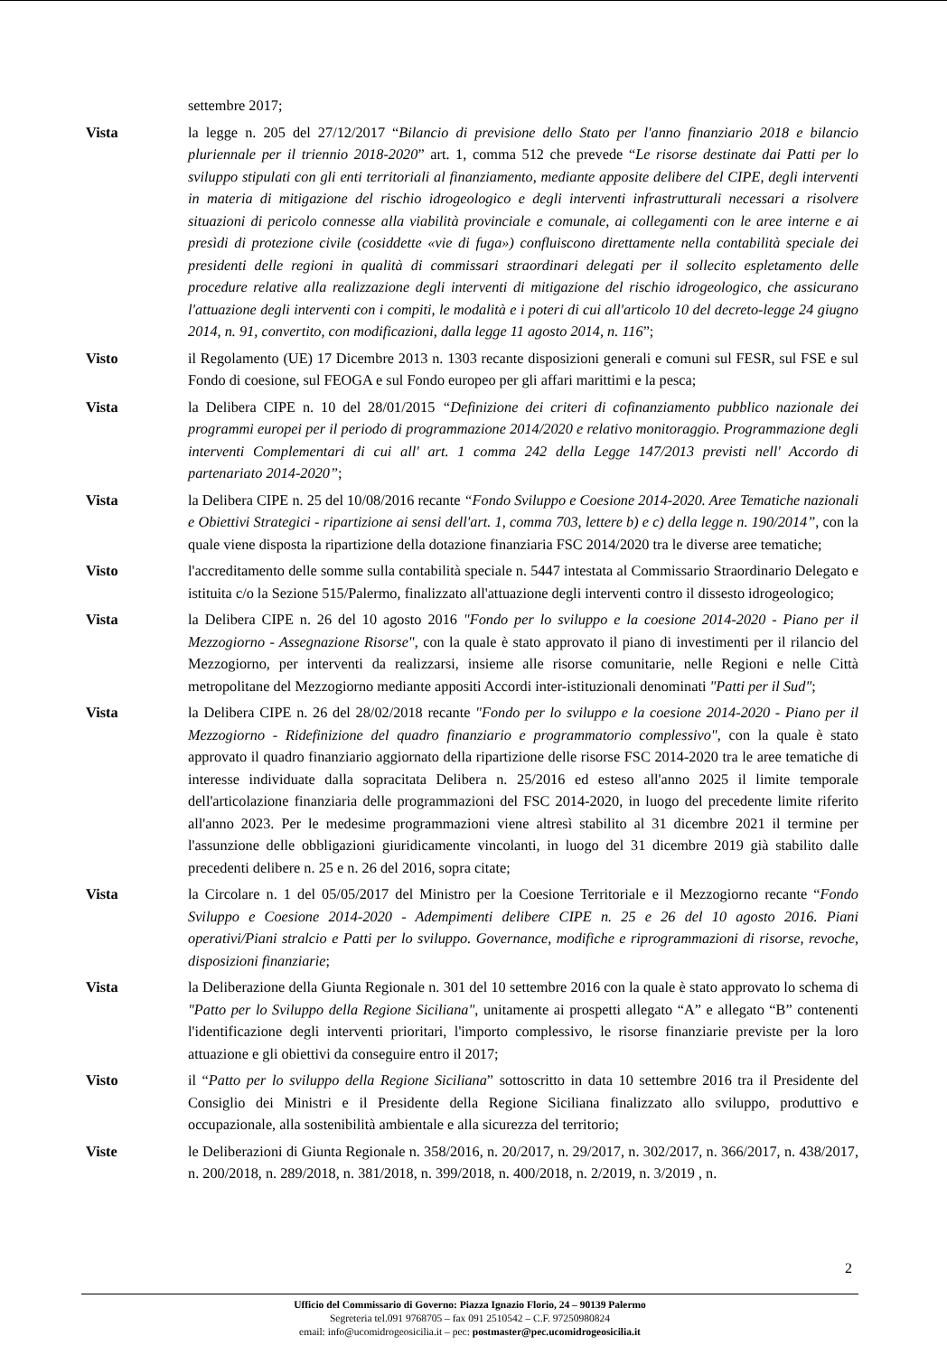settembre 2017;
Vista la legge n. 205 del 27/12/2017 “Bilancio di previsione dello Stato per l'anno finanziario 2018 e bilancio pluriennale per il triennio 2018-2020” art. 1, comma 512 che prevede “Le risorse destinate dai Patti per lo sviluppo stipulati con gli enti territoriali al finanziamento, mediante apposite delibere del CIPE, degli interventi in materia di mitigazione del rischio idrogeologico e degli interventi infrastrutturali necessari a risolvere situazioni di pericolo connesse alla viabilità provinciale e comunale, ai collegamenti con le aree interne e ai presìdi di protezione civile (cosiddette «vie di fuga») confluiscono direttamente nella contabilità speciale dei presidenti delle regioni in qualità di commissari straordinari delegati per il sollecito espletamento delle procedure relative alla realizzazione degli interventi di mitigazione del rischio idrogeologico, che assicurano l'attuazione degli interventi con i compiti, le modalità e i poteri di cui all'articolo 10 del decreto-legge 24 giugno 2014, n. 91, convertito, con modificazioni, dalla legge 11 agosto 2014, n. 116”;
Visto il Regolamento (UE) 17 Dicembre 2013 n. 1303 recante disposizioni generali e comuni sul FESR, sul FSE e sul Fondo di coesione, sul FEOGA e sul Fondo europeo per gli affari marittimi e la pesca;
Vista la Delibera CIPE n. 10 del 28/01/2015 “Definizione dei criteri di cofinanziamento pubblico nazionale dei programmi europei per il periodo di programmazione 2014/2020 e relativo monitoraggio. Programmazione degli interventi Complementari di cui all' art. 1 comma 242 della Legge 147/2013 previsti nell' Accordo di partenariato 2014-2020”;
Vista la Delibera CIPE n. 25 del 10/08/2016 recante “Fondo Sviluppo e Coesione 2014-2020. Aree Tematiche nazionali e Obiettivi Strategici - ripartizione ai sensi dell'art. 1, comma 703, lettere b) e c) della legge n. 190/2014”, con la quale viene disposta la ripartizione della dotazione finanziaria FSC 2014/2020 tra le diverse aree tematiche;
Visto l'accreditamento delle somme sulla contabilità speciale n. 5447 intestata al Commissario Straordinario Delegato e istituita c/o la Sezione 515/Palermo, finalizzato all'attuazione degli interventi contro il dissesto idrogeologico;
Vista la Delibera CIPE n. 26 del 10 agosto 2016 "Fondo per lo sviluppo e la coesione 2014-2020 - Piano per il Mezzogiorno - Assegnazione Risorse", con la quale è stato approvato il piano di investimenti per il rilancio del Mezzogiorno, per interventi da realizzarsi, insieme alle risorse comunitarie, nelle Regioni e nelle Città metropolitane del Mezzogiorno mediante appositi Accordi inter-istituzionali denominati "Patti per il Sud";
Vista la Delibera CIPE n. 26 del 28/02/2018 recante "Fondo per lo sviluppo e la coesione 2014-2020 - Piano per il Mezzogiorno - Ridefinizione del quadro finanziario e programmatorio complessivo", con la quale è stato approvato il quadro finanziario aggiornato della ripartizione delle risorse FSC 2014-2020 tra le aree tematiche di interesse individuate dalla sopracitata Delibera n. 25/2016 ed esteso all'anno 2025 il limite temporale dell'articolazione finanziaria delle programmazioni del FSC 2014-2020, in luogo del precedente limite riferito all'anno 2023. Per le medesime programmazioni viene altresì stabilito al 31 dicembre 2021 il termine per l'assunzione delle obbligazioni giuridicamente vincolanti, in luogo del 31 dicembre 2019 già stabilito dalle precedenti delibere n. 25 e n. 26 del 2016, sopra citate;
Vista la Circolare n. 1 del 05/05/2017 del Ministro per la Coesione Territoriale e il Mezzogiorno recante “Fondo Sviluppo e Coesione 2014-2020 - Adempimenti delibere CIPE n. 25 e 26 del 10 agosto 2016. Piani operativi/Piani stralcio e Patti per lo sviluppo. Governance, modifiche e riprogrammazioni di risorse, revoche, disposizioni finanziarie;
Vista la Deliberazione della Giunta Regionale n. 301 del 10 settembre 2016 con la quale è stato approvato lo schema di "Patto per lo Sviluppo della Regione Siciliana", unitamente ai prospetti allegato “A” e allegato “B” contenenti l'identificazione degli interventi prioritari, l'importo complessivo, le risorse finanziarie previste per la loro attuazione e gli obiettivi da conseguire entro il 2017;
Visto il “Patto per lo sviluppo della Regione Siciliana” sottoscritto in data 10 settembre 2016 tra il Presidente del Consiglio dei Ministri e il Presidente della Regione Siciliana finalizzato allo sviluppo, produttivo e occupazionale, alla sostenibilità ambientale e alla sicurezza del territorio;
Viste le Deliberazioni di Giunta Regionale n. 358/2016, n. 20/2017, n. 29/2017, n. 302/2017, n. 366/2017, n. 438/2017, n. 200/2018, n. 289/2018, n. 381/2018, n. 399/2018, n. 400/2018, n. 2/2019, n. 3/2019 , n.
2
Ufficio del Commissario di Governo: Piazza Ignazio Florio, 24 – 90139 Palermo
Segreteria tel.091 9768705 – fax 091 2510542 – C.F. 97250980824
email: info@ucomidrogeosicilia.it – pec: postmaster@pec.ucomidrogeosicilia.it